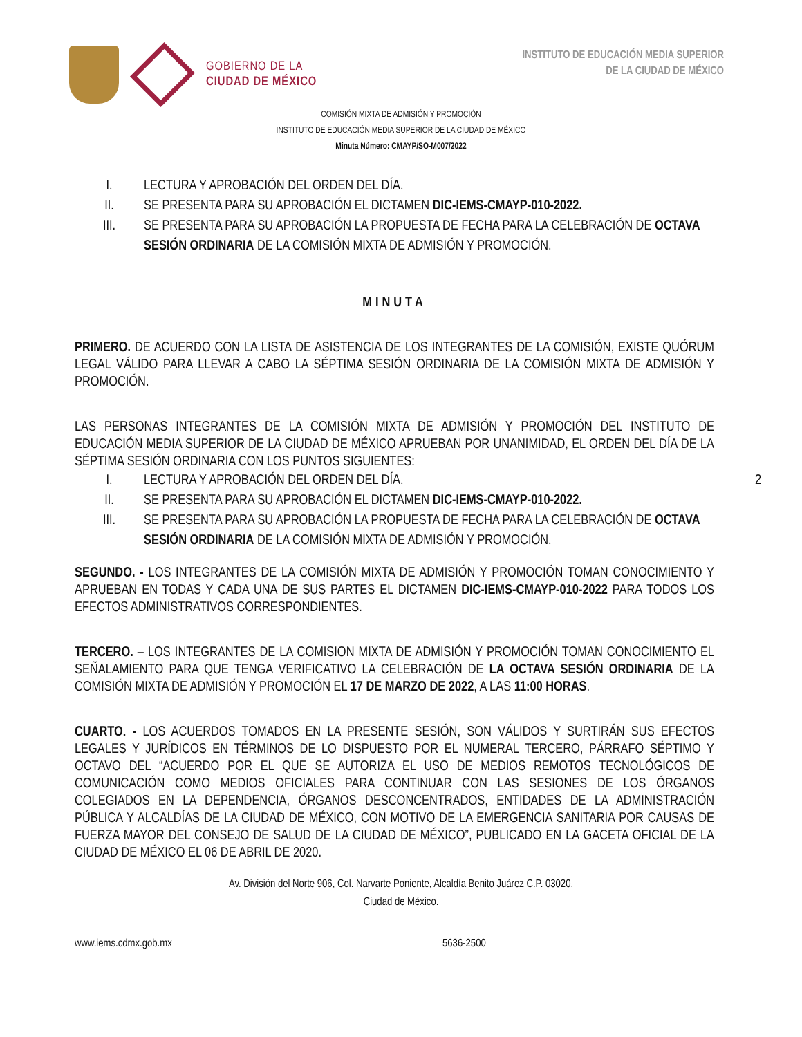GOBIERNO DE LA
CIUDAD DE MÉXICO
INSTITUTO DE EDUCACIÓN MEDIA SUPERIOR
DE LA CIUDAD DE MÉXICO
COMISIÓN MIXTA DE ADMISIÓN Y PROMOCIÓN
INSTITUTO DE EDUCACIÓN MEDIA SUPERIOR DE LA CIUDAD DE MÉXICO
Minuta Número: CMAYP/SO-M007/2022
I. LECTURA Y APROBACIÓN DEL ORDEN DEL DÍA.
II. SE PRESENTA PARA SU APROBACIÓN EL DICTAMEN DIC-IEMS-CMAYP-010-2022.
III. SE PRESENTA PARA SU APROBACIÓN LA PROPUESTA DE FECHA PARA LA CELEBRACIÓN DE OCTAVA SESIÓN ORDINARIA DE LA COMISIÓN MIXTA DE ADMISIÓN Y PROMOCIÓN.
MINUTA
PRIMERO. DE ACUERDO CON LA LISTA DE ASISTENCIA DE LOS INTEGRANTES DE LA COMISIÓN, EXISTE QUÓRUM LEGAL VÁLIDO PARA LLEVAR A CABO LA SÉPTIMA SESIÓN ORDINARIA DE LA COMISIÓN MIXTA DE ADMISIÓN Y PROMOCIÓN.
LAS PERSONAS INTEGRANTES DE LA COMISIÓN MIXTA DE ADMISIÓN Y PROMOCIÓN DEL INSTITUTO DE EDUCACIÓN MEDIA SUPERIOR DE LA CIUDAD DE MÉXICO APRUEBAN POR UNANIMIDAD, EL ORDEN DEL DÍA DE LA SÉPTIMA SESIÓN ORDINARIA CON LOS PUNTOS SIGUIENTES:
I. LECTURA Y APROBACIÓN DEL ORDEN DEL DÍA. 2
II. SE PRESENTA PARA SU APROBACIÓN EL DICTAMEN DIC-IEMS-CMAYP-010-2022.
III. SE PRESENTA PARA SU APROBACIÓN LA PROPUESTA DE FECHA PARA LA CELEBRACIÓN DE OCTAVA SESIÓN ORDINARIA DE LA COMISIÓN MIXTA DE ADMISIÓN Y PROMOCIÓN.
SEGUNDO. - LOS INTEGRANTES DE LA COMISIÓN MIXTA DE ADMISIÓN Y PROMOCIÓN TOMAN CONOCIMIENTO Y APRUEBAN EN TODAS Y CADA UNA DE SUS PARTES EL DICTAMEN DIC-IEMS-CMAYP-010-2022 PARA TODOS LOS EFECTOS ADMINISTRATIVOS CORRESPONDIENTES.
TERCERO. – LOS INTEGRANTES DE LA COMISION MIXTA DE ADMISIÓN Y PROMOCIÓN TOMAN CONOCIMIENTO EL SEÑALAMIENTO PARA QUE TENGA VERIFICATIVO LA CELEBRACIÓN DE LA OCTAVA SESIÓN ORDINARIA DE LA COMISIÓN MIXTA DE ADMISIÓN Y PROMOCIÓN EL 17 DE MARZO DE 2022, A LAS 11:00 HORAS.
CUARTO. - LOS ACUERDOS TOMADOS EN LA PRESENTE SESIÓN, SON VÁLIDOS Y SURTIRÁN SUS EFECTOS LEGALES Y JURÍDICOS EN TÉRMINOS DE LO DISPUESTO POR EL NUMERAL TERCERO, PÁRRAFO SÉPTIMO Y OCTAVO DEL “ACUERDO POR EL QUE SE AUTORIZA EL USO DE MEDIOS REMOTOS TECNOLÓGICOS DE COMUNICACIÓN COMO MEDIOS OFICIALES PARA CONTINUAR CON LAS SESIONES DE LOS ÓRGANOS COLEGIADOS EN LA DEPENDENCIA, ÓRGANOS DESCONCENTRADOS, ENTIDADES DE LA ADMINISTRACIÓN PÚBLICA Y ALCALDÍAS DE LA CIUDAD DE MÉXICO, CON MOTIVO DE LA EMERGENCIA SANITARIA POR CAUSAS DE FUERZA MAYOR DEL CONSEJO DE SALUD DE LA CIUDAD DE MÉXICO”, PUBLICADO EN LA GACETA OFICIAL DE LA CIUDAD DE MÉXICO EL 06 DE ABRIL DE 2020.
Av. División del Norte 906, Col. Narvarte Poniente, Alcaldía Benito Juárez C.P. 03020,
Ciudad de México.
www.iems.cdmx.gob.mx 5636-2500